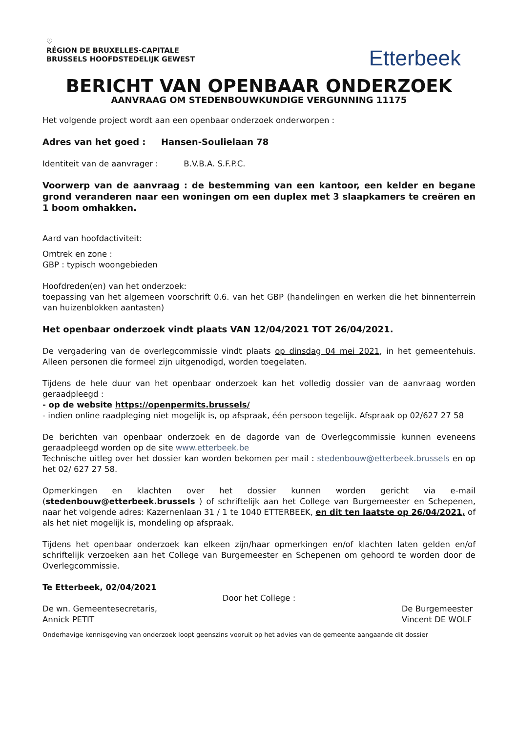♡
RÉGION DE BRUXELLES-CAPITALE
BRUSSELS HOOFDSTEDELIJK GEWEST
Etterbeek
BERICHT VAN OPENBAAR ONDERZOEK
AANVRAAG OM STEDENBOUWKUNDIGE VERGUNNING 11175
Het volgende project wordt aan een openbaar onderzoek onderworpen :
Adres van het goed : Hansen-Soulielaan 78
Identiteit van de aanvrager : B.V.B.A. S.F.P.C.
Voorwerp van de aanvraag : de bestemming van een kantoor, een kelder en begane grond veranderen naar een woningen om een duplex met 3 slaapkamers te creëren en 1 boom omhakken.
Aard van hoofdactiviteit:
Omtrek en zone :
GBP : typisch woongebieden
Hoofdreden(en) van het onderzoek:
toepassing van het algemeen voorschrift 0.6. van het GBP (handelingen en werken die het binnenterrein van huizenblokken aantasten)
Het openbaar onderzoek vindt plaats VAN 12/04/2021 TOT 26/04/2021.
De vergadering van de overlegcommissie vindt plaats op dinsdag 04 mei 2021, in het gemeentehuis. Alleen personen die formeel zijn uitgenodigd, worden toegelaten.
Tijdens de hele duur van het openbaar onderzoek kan het volledig dossier van de aanvraag worden geraadpleegd :
- op de website https://openpermits.brussels/
- indien online raadpleging niet mogelijk is, op afspraak, één persoon tegelijk. Afspraak op 02/627 27 58
De berichten van openbaar onderzoek en de dagorde van de Overlegcommissie kunnen eveneens geraadpleegd worden op de site www.etterbeek.be
Technische uitleg over het dossier kan worden bekomen per mail : stedenbouw@etterbeek.brussels en op het 02/ 627 27 58.
Opmerkingen en klachten over het dossier kunnen worden gericht via e-mail (stedenbouw@etterbeek.brussels ) of schriftelijk aan het College van Burgemeester en Schepenen, naar het volgende adres: Kazernenlaan 31 / 1 te 1040 ETTERBEEK, en dit ten laatste op 26/04/2021, of als het niet mogelijk is, mondeling op afspraak.
Tijdens het openbaar onderzoek kan elkeen zijn/haar opmerkingen en/of klachten laten gelden en/of schriftelijk verzoeken aan het College van Burgemeester en Schepenen om gehoord te worden door de Overlegcommissie.
Te Etterbeek, 02/04/2021
Door het College :
De wn. Gemeentesecretaris,
Annick PETIT
De Burgemeester
Vincent DE WOLF
Onderhavige kennisgeving van onderzoek loopt geenszins vooruit op het advies van de gemeente aangaande dit dossier